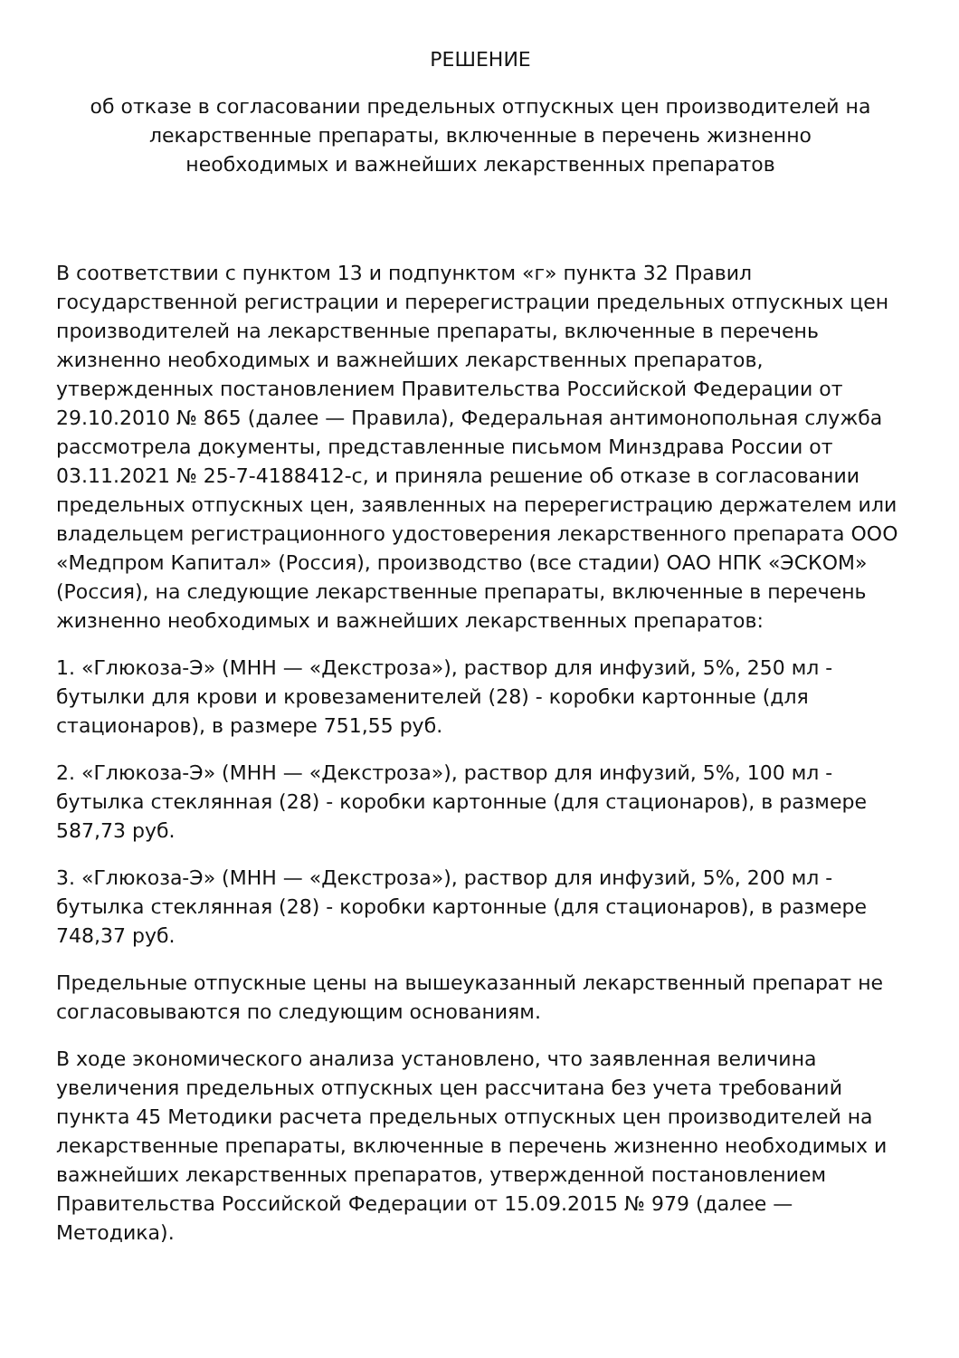РЕШЕНИЕ
об отказе в согласовании предельных отпускных цен производителей на
лекарственные препараты, включенные в перечень жизненно
необходимых и важнейших лекарственных препаратов
В соответствии с пунктом 13 и подпунктом «г» пункта 32 Правил государственной регистрации и перерегистрации предельных отпускных цен производителей на лекарственные препараты, включенные в перечень жизненно необходимых и важнейших лекарственных препаратов, утвержденных постановлением Правительства Российской Федерации от 29.10.2010 № 865 (далее — Правила), Федеральная антимонопольная служба рассмотрела документы, представленные письмом Минздрава России от 03.11.2021 № 25-7-4188412-с, и приняла решение об отказе в согласовании предельных отпускных цен, заявленных на перерегистрацию держателем или владельцем регистрационного удостоверения лекарственного препарата ООО «Медпром Капитал» (Россия), производство (все стадии) ОАО НПК «ЭСКОМ» (Россия), на следующие лекарственные препараты, включенные в перечень жизненно необходимых и важнейших лекарственных препаратов:
1. «Глюкоза-Э» (МНН — «Декстроза»), раствор для инфузий, 5%, 250 мл - бутылки для крови и кровезаменителей (28) - коробки картонные (для стационаров), в размере 751,55 руб.
2. «Глюкоза-Э» (МНН — «Декстроза»), раствор для инфузий, 5%, 100 мл - бутылка стеклянная (28) - коробки картонные (для стационаров), в размере 587,73 руб.
3. «Глюкоза-Э» (МНН — «Декстроза»), раствор для инфузий, 5%, 200 мл - бутылка стеклянная (28) - коробки картонные (для стационаров), в размере 748,37 руб.
Предельные отпускные цены на вышеуказанный лекарственный препарат не согласовываются по следующим основаниям.
В ходе экономического анализа установлено, что заявленная величина увеличения предельных отпускных цен рассчитана без учета требований пункта 45 Методики расчета предельных отпускных цен производителей на лекарственные препараты, включенные в перечень жизненно необходимых и важнейших лекарственных препаратов, утвержденной постановлением Правительства Российской Федерации от 15.09.2015 № 979 (далее — Методика).